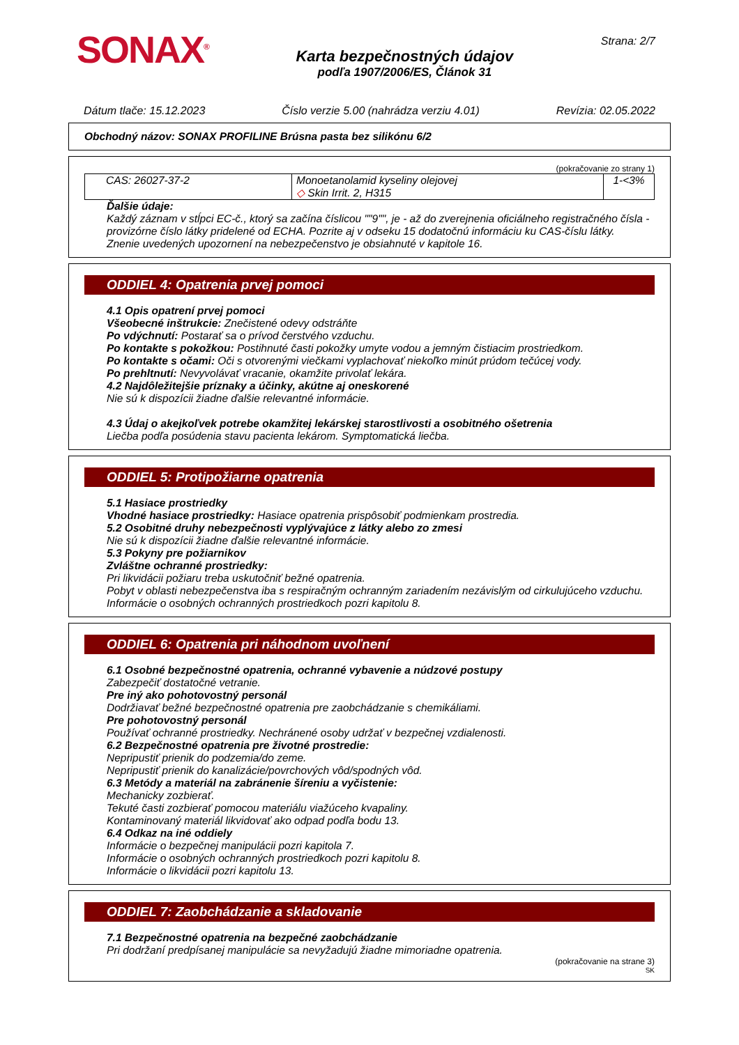SONAX<sup>®</sup>
Karta bezpečnostných údajov
podľa 1907/2006/ES, Článok 31
Strana: 2/7
Dátum tlače: 15.12.2023 Číslo verzie 5.00 (nahrádza verziu 4.01) Revízia: 02.05.2022
Obchodný názov: SONAX PROFILINE Brúsna pasta bez silikónu 6/2
(pokračovanie zo strany 1)
| CAS: 26027-37-2 | Monoetanolamid kyseliny olejovej ◇ Skin Irrit. 2, H315 | 1-<3% |
Ďalšie údaje:
Každý záznam v stĺpci EC-č., ktorý sa začína číslicou ""9"", je - až do zverejnenia oficiálneho registračného čísla - provizórne číslo látky pridelené od ECHA. Pozrite aj v odseku 15 dodatočnú informáciu ku CAS-číslu látky.
Znenie uvedených upozornení na nebezpečenstvo je obsiahnuté v kapitole 16.
ODDIEL 4: Opatrenia prvej pomoci
4.1 Opis opatrení prvej pomoci
Všeobecné inštrukcie: Znečistené odevy odstráňte
Po vdýchnutí: Postarať sa o prívod čerstvého vzduchu.
Po kontakte s pokožkou: Postihnuté časti pokožky umyte vodou a jemným čistiacim prostriedkom.
Po kontakte s očami: Oči s otvorenými viečkami vyplachovať niekoľko minút prúdom tečúcej vody.
Po prehltnutí: Nevyvolávať vracanie, okamžite privolať lekára.
4.2 Najdôležitejšie príznaky a účinky, akútne aj oneskorené
Nie sú k dispozícii žiadne ďalšie relevantné informácie.
4.3 Údaj o akejkoľvek potrebe okamžitej lekárskej starostlivosti a osobitného ošetrenia
Liečba podľa posúdenia stavu pacienta lekárom. Symptomatická liečba.
ODDIEL 5: Protipožiarne opatrenia
5.1 Hasiace prostriedky
Vhodné hasiace prostriedky: Hasiace opatrenia prispôsobiť podmienkam prostredia.
5.2 Osobitné druhy nebezpečnosti vyplývajúce z látky alebo zo zmesi
Nie sú k dispozícii žiadne ďalšie relevantné informácie.
5.3 Pokyny pre požiarnikov
Zvláštne ochranné prostriedky:
Pri likvidácii požiaru treba uskutočniť bežné opatrenia.
Pobyt v oblasti nebezpečenstva iba s respiračným ochranným zariadením nezávislým od cirkulujúceho vzduchu.
Informácie o osobných ochranných prostriedkoch pozri kapitolu 8.
ODDIEL 6: Opatrenia pri náhodnom uvoľnení
6.1 Osobné bezpečnostné opatrenia, ochranné vybavenie a núdzové postupy
Zabezpečiť dostatočné vetranie.
Pre iný ako pohotovostný personál
Dodržiavať bežné bezpečnostné opatrenia pre zaobchádzanie s chemikáliami.
Pre pohotovostný personál
Používať ochranné prostriedky. Nechránené osoby udržať v bezpečnej vzdialenosti.
6.2 Bezpečnostné opatrenia pre životné prostredie:
Nepripustiť prienik do podzemia/do zeme.
Nepripustiť prienik do kanalizácie/povrchových vôd/spodných vôd.
6.3 Metódy a materiál na zabránenie šíreniu a vyčistenie:
Mechanicky zozbierať.
Tekuté časti zozbierať pomocou materiálu viažúceho kvapaliny.
Kontaminovaný materiál likvidovať ako odpad podľa bodu 13.
6.4 Odkaz na iné oddiely
Informácie o bezpečnej manipulácii pozri kapitola 7.
Informácie o osobných ochranných prostriedkoch pozri kapitolu 8.
Informácie o likvidácii pozri kapitolu 13.
ODDIEL 7: Zaobchádzanie a skladovanie
7.1 Bezpečnostné opatrenia na bezpečné zaobchádzanie
Pri dodržaní predpísanej manipulácie sa nevyžadujú žiadne mimoriadne opatrenia.
(pokračovanie na strane 3)
SK